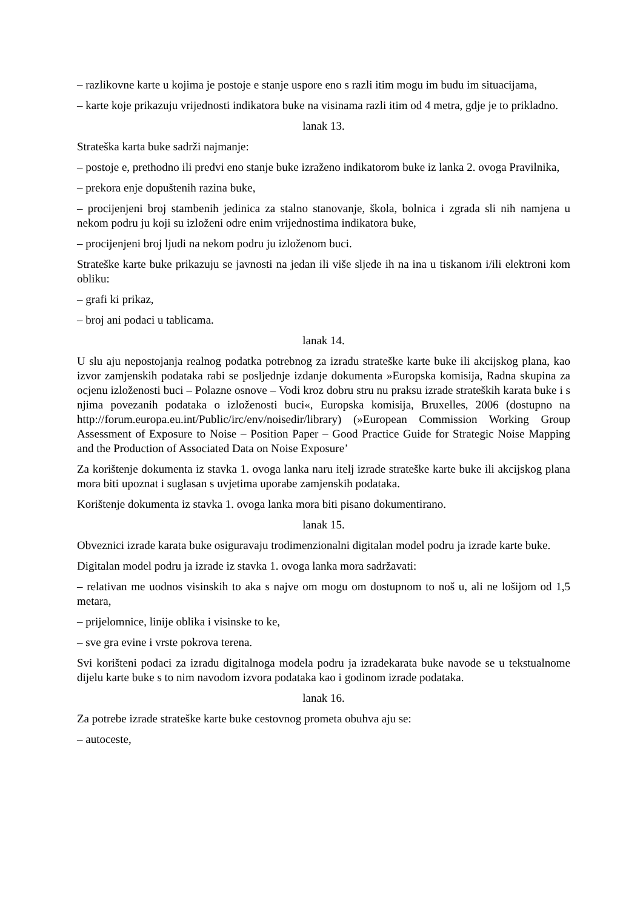– razlikovne karte u kojima je postoje e stanje uspore eno s razli itim mogu im budu im situacijama,
– karte koje prikazuju vrijednosti indikatora buke na visinama razli itim od 4 metra, gdje je to prikladno.
lanak 13.
Strateška karta buke sadrži najmanje:
– postoje e, prethodno ili predvi eno stanje buke izraženo indikatorom buke iz lanka 2. ovoga Pravilnika,
– prekora enje dopuštenih razina buke,
– procijenjeni broj stambenih jedinica za stalno stanovanje, škola, bolnica i zgrada sli nih namjena u nekom podru ju koji su izloženi odre enim vrijednostima indikatora buke,
– procijenjeni broj ljudi na nekom podru ju izloženom buci.
Strateške karte buke prikazuju se javnosti na jedan ili više sljede ih na ina u tiskanom i/ili elektroni kom obliku:
– grafi ki prikaz,
– broj ani podaci u tablicama.
lanak 14.
U slu aju nepostojanja realnog podatka potrebnog za izradu strateške karte buke ili akcijskog plana, kao izvor zamjenskih podataka rabi se posljednje izdanje dokumenta »Europska komisija, Radna skupina za ocjenu izloženosti buci – Polazne osnove – Vodi kroz dobru stru nu praksu izrade strateških karata buke i s njima povezanih podataka o izloženosti buci«, Europska komisija, Bruxelles, 2006 (dostupno na http://forum.europa.eu.int/Public/irc/env/noisedir/library) (»European Commission Working Group Assessment of Exposure to Noise – Position Paper – Good Practice Guide for Strategic Noise Mapping and the Production of Associated Data on Noise Exposure’
Za korištenje dokumenta iz stavka 1. ovoga lanka naru itelj izrade strateške karte buke ili akcijskog plana mora biti upoznat i suglasan s uvjetima uporabe zamjenskih podataka.
Korištenje dokumenta iz stavka 1. ovoga lanka mora biti pisano dokumentirano.
lanak 15.
Obveznici izrade karata buke osiguravaju trodimenzionalni digitalan model podru ja izrade karte buke.
Digitalan model podru ja izrade iz stavka 1. ovoga lanka mora sadržavati:
– relativan me uodnos visinskih to aka s najve om mogu om dostupnom to noš u, ali ne lošijom od 1,5 metara,
– prijelomnice, linije oblika i visinske to ke,
– sve gra evine i vrste pokrova terena.
Svi korišteni podaci za izradu digitalnoga modela podru ja izradekarata buke navode se u tekstualnome dijelu karte buke s to nim navodom izvora podataka kao i godinom izrade podataka.
lanak 16.
Za potrebe izrade strateške karte buke cestovnog prometa obuhva aju se:
– autoceste,